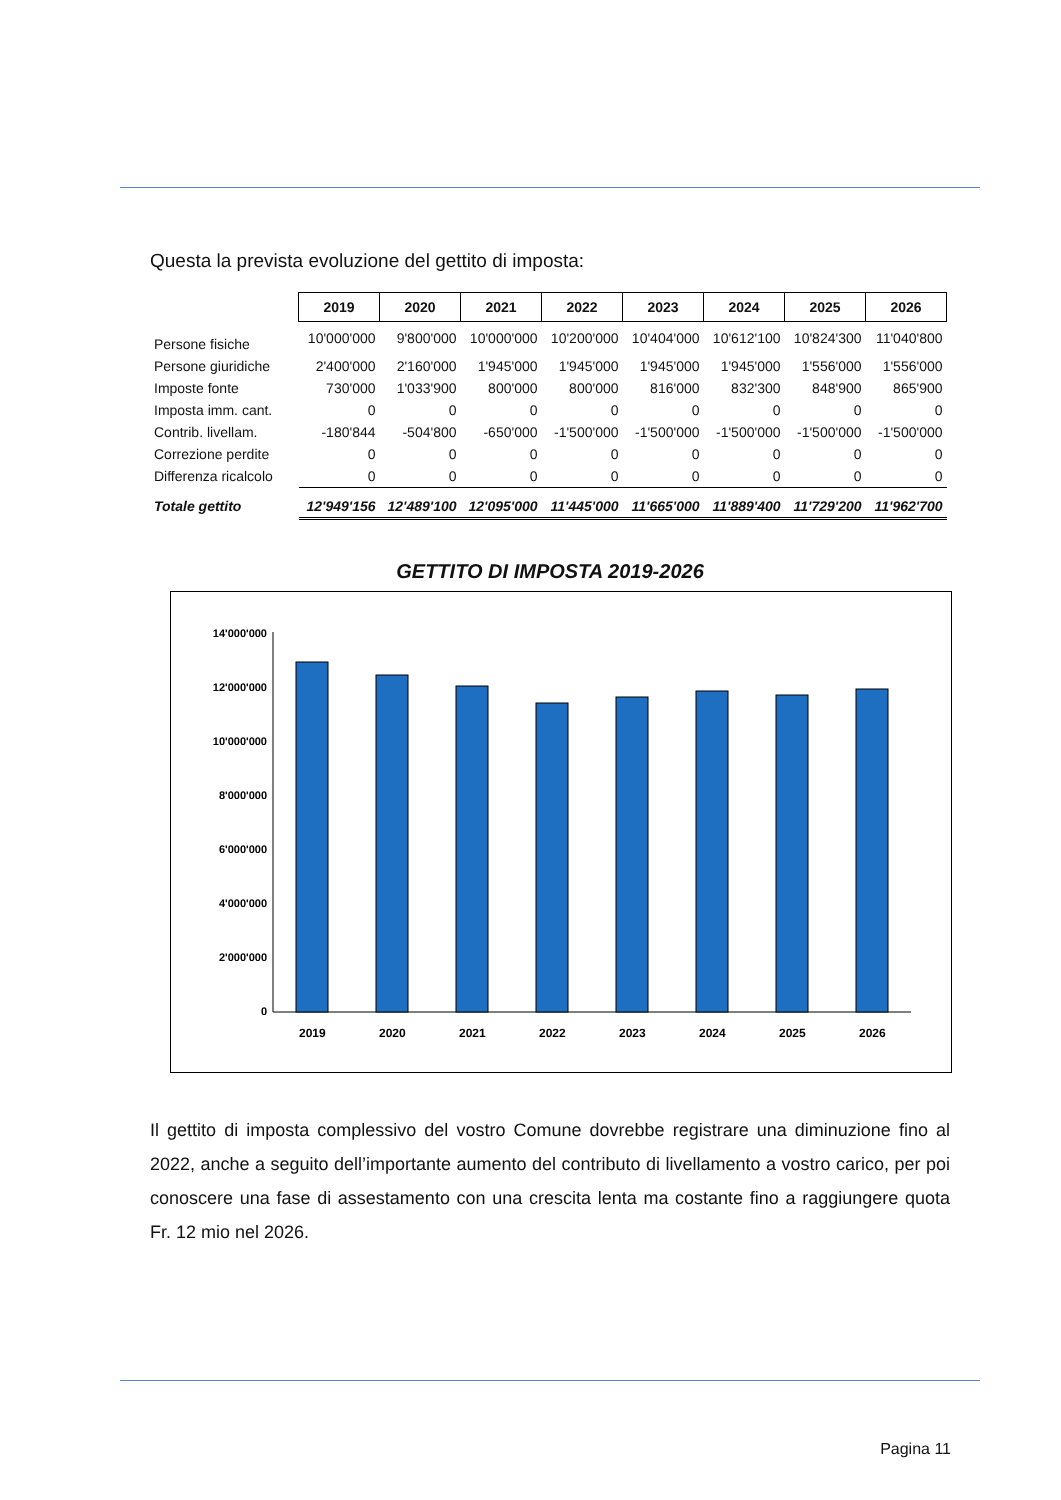Questa la prevista evoluzione del gettito di imposta:
| | 2019 | 2020 | 2021 | 2022 | 2023 | 2024 | 2025 | 2026 |
| Persone fisiche | 10'000'000 | 9'800'000 | 10'000'000 | 10'200'000 | 10'404'000 | 10'612'100 | 10'824'300 | 11'040'800 |
| Persone giuridiche | 2'400'000 | 2'160'000 | 1'945'000 | 1'945'000 | 1'945'000 | 1'945'000 | 1'556'000 | 1'556'000 |
| Imposte fonte | 730'000 | 1'033'900 | 800'000 | 800'000 | 816'000 | 832'300 | 848'900 | 865'900 |
| Imposta imm. cant. | 0 | 0 | 0 | 0 | 0 | 0 | 0 | 0 |
| Contrib. livellam. | -180'844 | -504'800 | -650'000 | -1'500'000 | -1'500'000 | -1'500'000 | -1'500'000 | -1'500'000 |
| Correzione perdite | 0 | 0 | 0 | 0 | 0 | 0 | 0 | 0 |
| Differenza ricalcolo | 0 | 0 | 0 | 0 | 0 | 0 | 0 | 0 |
| Totale gettito | 12'949'156 | 12'489'100 | 12'095'000 | 11'445'000 | 11'665'000 | 11'889'400 | 11'729'200 | 11'962'700 |
GETTITO DI IMPOSTA 2019-2026
14'000'000
12'000'000
10'000'000
8'000'000
6'000'000
4'000'000
2'000'000
0
2019
2020
2021
2022
2023
2024
2025
2026
Il gettito di imposta complessivo del vostro Comune dovrebbe registrare una diminuzione fino al 2022, anche a seguito dell’importante aumento del contributo di livellamento a vostro carico, per poi conoscere una fase di assestamento con una crescita lenta ma costante fino a raggiungere quota Fr. 12 mio nel 2026.
Pagina 11